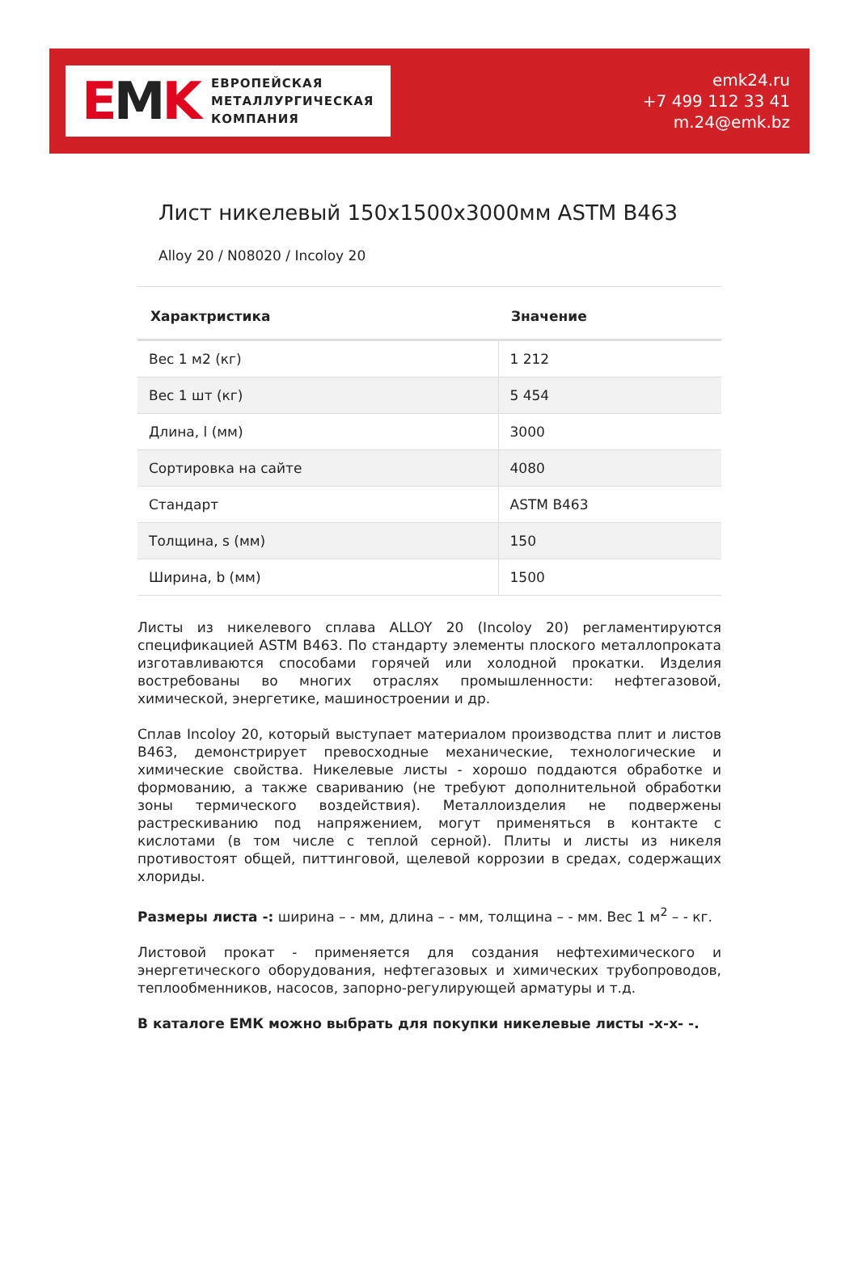EMK
ЕВРОПЕЙСКАЯ
МЕТАЛЛУРГИЧЕСКАЯ
КОМПАНИЯ
emk24.ru
+7 499 112 33 41
m.24@emk.bz
Лист никелевый 150x1500x3000мм ASTM B463
Alloy 20 / N08020 / Incoloy 20
| Характристика | Значение |
| --- | --- |
| Вес 1 м2 (кг) | 1 212 |
| Вес 1 шт (кг) | 5 454 |
| Длина, l (мм) | 3000 |
| Сортировка на сайте | 4080 |
| Стандарт | ASTM B463 |
| Толщина, s (мм) | 150 |
| Ширина, b (мм) | 1500 |
Листы из никелевого сплава ALLOY 20 (Incoloy 20) регламентируются спецификацией ASTM B463. По стандарту элементы плоского металлопроката изготавливаются способами горячей или холодной прокатки. Изделия востребованы во многих отраслях промышленности: нефтегазовой, химической, энергетике, машиностроении и др.
Сплав Incoloy 20, который выступает материалом производства плит и листов B463, демонстрирует превосходные механические, технологические и химические свойства. Никелевые листы - хорошо поддаются обработке и формованию, а также свариванию (не требуют дополнительной обработки зоны термического воздействия). Металлоизделия не подвержены растрескиванию под напряжением, могут применяться в контакте с кислотами (в том числе с теплой серной). Плиты и листы из никеля противостоят общей, питтинговой, щелевой коррозии в средах, содержащих хлориды.
Размеры листа -: ширина – - мм, длина – - мм, толщина – - мм. Вес 1 м<sup>2</sup> – - кг.
Листовой прокат - применяется для создания нефтехимического и энергетического оборудования, нефтегазовых и химических трубопроводов, теплообменников, насосов, запорно-регулирующей арматуры и т.д.
В каталоге ЕМК можно выбрать для покупки никелевые листы -x-x- -.